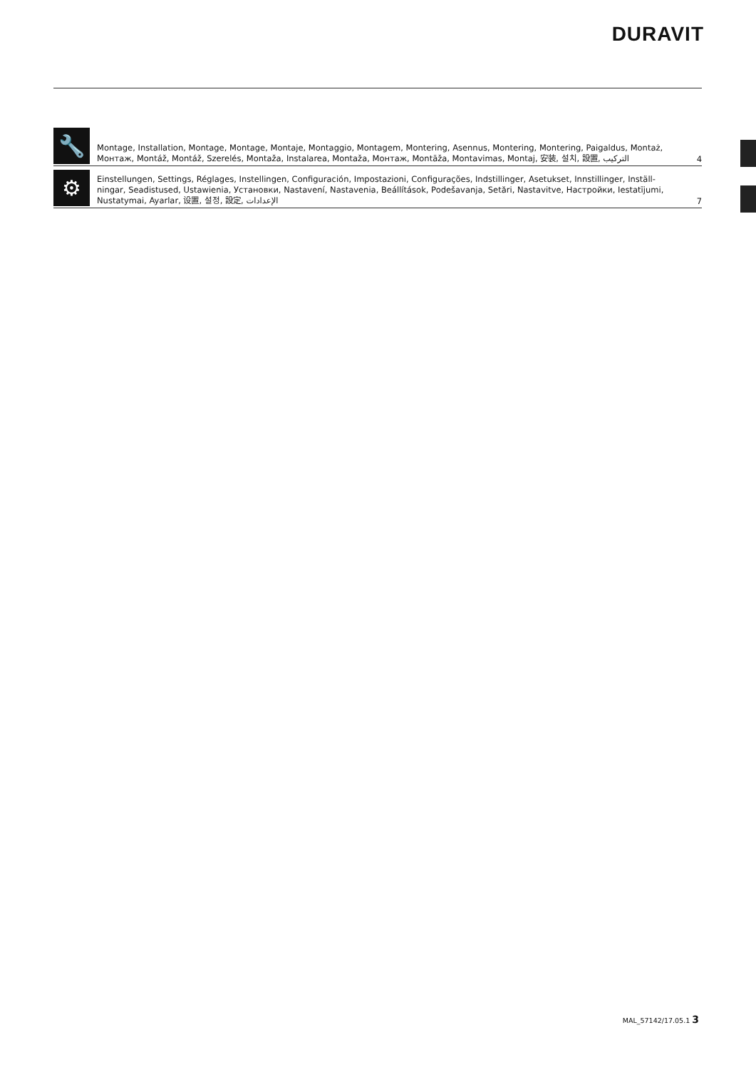DURAVIT
🔧
Montage, Installation, Montage, Montage, Montaje, Montaggio, Montagem, Montering, Asennus, Montering, Montering, Paigaldus, Montaż, Монтаж, Montáž, Montáž, Szerelés, Montaža, Instalarea, Montaža, Монтаж, Montāža, Montavimas, Montaj, 安装, 설치, 設置, التركيب
4
⚙
Einstellungen, Settings, Réglages, Instellingen, Configuración, Impostazioni, Configurações, Indstillinger, Asetukset, Innstillinger, Inställ­ningar, Seadistused, Ustawienia, Установки, Nastavení, Nastavenia, Beállítások, Podešavanja, Setări, Nastavitve, Настройки, Iestatījumi, Nustatymai, Ayarlar, 设置, 설정, 設定, الإعدادات
7
MAL_57142/17.05.1 3